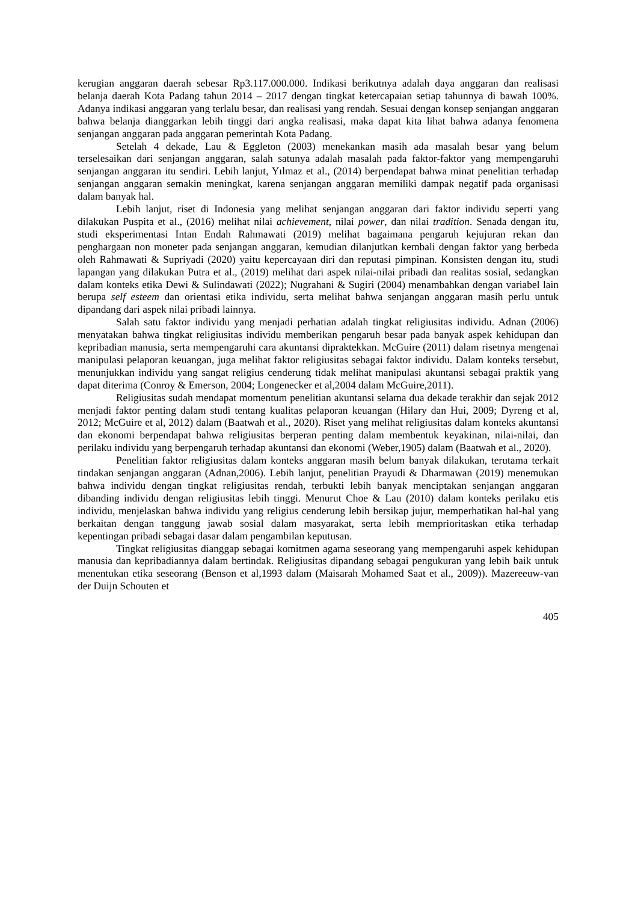kerugian anggaran daerah sebesar Rp3.117.000.000. Indikasi berikutnya adalah daya anggaran dan realisasi belanja daerah Kota Padang tahun 2014 – 2017 dengan tingkat ketercapaian setiap tahunnya di bawah 100%. Adanya indikasi anggaran yang terlalu besar, dan realisasi yang rendah. Sesuai dengan konsep senjangan anggaran bahwa belanja dianggarkan lebih tinggi dari angka realisasi, maka dapat kita lihat bahwa adanya fenomena senjangan anggaran pada anggaran pemerintah Kota Padang.
Setelah 4 dekade, Lau & Eggleton (2003) menekankan masih ada masalah besar yang belum terselesaikan dari senjangan anggaran, salah satunya adalah masalah pada faktor-faktor yang mempengaruhi senjangan anggaran itu sendiri. Lebih lanjut, Yılmaz et al., (2014) berpendapat bahwa minat penelitian terhadap senjangan anggaran semakin meningkat, karena senjangan anggaran memiliki dampak negatif pada organisasi dalam banyak hal.
Lebih lanjut, riset di Indonesia yang melihat senjangan anggaran dari faktor individu seperti yang dilakukan Puspita et al., (2016) melihat nilai achievement, nilai power, dan nilai tradition. Senada dengan itu, studi eksperimentasi Intan Endah Rahmawati (2019) melihat bagaimana pengaruh kejujuran rekan dan penghargaan non moneter pada senjangan anggaran, kemudian dilanjutkan kembali dengan faktor yang berbeda oleh Rahmawati & Supriyadi (2020) yaitu kepercayaan diri dan reputasi pimpinan. Konsisten dengan itu, studi lapangan yang dilakukan Putra et al., (2019) melihat dari aspek nilai-nilai pribadi dan realitas sosial, sedangkan dalam konteks etika Dewi & Sulindawati (2022); Nugrahani & Sugiri (2004) menambahkan dengan variabel lain berupa self esteem dan orientasi etika individu, serta melihat bahwa senjangan anggaran masih perlu untuk dipandang dari aspek nilai pribadi lainnya.
Salah satu faktor individu yang menjadi perhatian adalah tingkat religiusitas individu. Adnan (2006) menyatakan bahwa tingkat religiusitas individu memberikan pengaruh besar pada banyak aspek kehidupan dan kepribadian manusia, serta mempengaruhi cara akuntansi dipraktekkan. McGuire (2011) dalam risetnya mengenai manipulasi pelaporan keuangan, juga melihat faktor religiusitas sebagai faktor individu. Dalam konteks tersebut, menunjukkan individu yang sangat religius cenderung tidak melihat manipulasi akuntansi sebagai praktik yang dapat diterima (Conroy & Emerson, 2004; Longenecker et al,2004 dalam McGuire,2011).
Religiusitas sudah mendapat momentum penelitian akuntansi selama dua dekade terakhir dan sejak 2012 menjadi faktor penting dalam studi tentang kualitas pelaporan keuangan (Hilary dan Hui, 2009; Dyreng et al, 2012; McGuire et al, 2012) dalam (Baatwah et al., 2020). Riset yang melihat religiusitas dalam konteks akuntansi dan ekonomi berpendapat bahwa religiusitas berperan penting dalam membentuk keyakinan, nilai-nilai, dan perilaku individu yang berpengaruh terhadap akuntansi dan ekonomi (Weber,1905) dalam (Baatwah et al., 2020).
Penelitian faktor religiusitas dalam konteks anggaran masih belum banyak dilakukan, terutama terkait tindakan senjangan anggaran (Adnan,2006). Lebih lanjut, penelitian Prayudi & Dharmawan (2019) menemukan bahwa individu dengan tingkat religiusitas rendah, terbukti lebih banyak menciptakan senjangan anggaran dibanding individu dengan religiusitas lebih tinggi. Menurut Choe & Lau (2010) dalam konteks perilaku etis individu, menjelaskan bahwa individu yang religius cenderung lebih bersikap jujur, memperhatikan hal-hal yang berkaitan dengan tanggung jawab sosial dalam masyarakat, serta lebih memprioritaskan etika terhadap kepentingan pribadi sebagai dasar dalam pengambilan keputusan.
Tingkat religiusitas dianggap sebagai komitmen agama seseorang yang mempengaruhi aspek kehidupan manusia dan kepribadiannya dalam bertindak. Religiusitas dipandang sebagai pengukuran yang lebih baik untuk menentukan etika seseorang (Benson et al,1993 dalam (Maisarah Mohamed Saat et al., 2009)). Mazereeuw-van der Duijn Schouten et
405